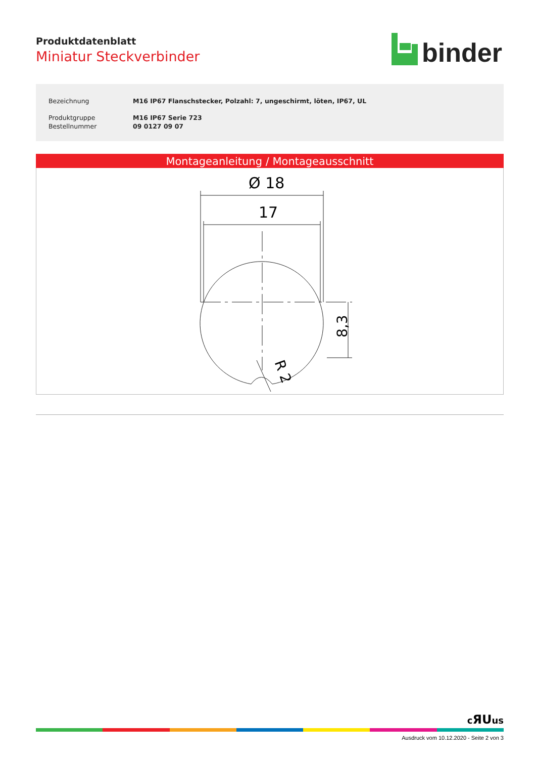Produktdatenblatt
Miniatur Steckverbinder
binder
| Bezeichnung | M16 IP67 Flanschstecker, Polzahl: 7, ungeschirmt, löten, IP67, UL |
| Produktgruppe | M16 IP67 Serie 723 |
| Bestellnummer | 09 0127 09 07 |
Montageanleitung / Montageausschnitt
Ø 18
17
8,3
R 2
cЯUus
Ausdruck vom 10.12.2020 - Seite 2 von 3